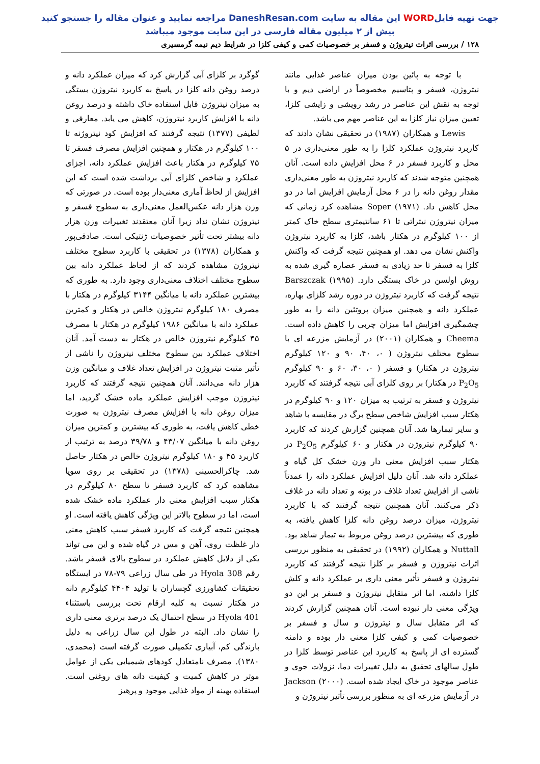جهت تهیه فایلWORD این مقاله به سایت DaneshResan.com مراجعه نمایید و عنوان مقاله را جستجو کنید
بیش از ۲ میلیون مقاله فارسی در این سایت موجود میباشد
۱۲۸ / بررسی اثرات نیتروژن و فسفر بر خصوصیات کمی و کیفی کلزا در شرایط دیم نیمه گرمسیری
با توجه به پائین بودن میزان عناصر غذایی مانند نیتروژن، فسفر و پتاسیم مخصوصاً در اراضی دیم و با توجه به نقش این عناصر در رشد رویشی و زایشی کلزا، تعیین میزان نیاز کلزا به این عناصر مهم می باشد.
Lewis و همکاران (۱۹۸۷) در تحقیقی نشان دادند که کاربرد نیتروژن عملکرد کلزا را به طور معنی‌داری در ۵ محل و کاربرد فسفر در ۶ محل افزایش داده است. آنان همچنین متوجه شدند که کاربرد نیتروژن به طور معنی‌داری مقدار روغن دانه را در ۶ محل آزمایش افزایش اما در دو محل کاهش داد. Soper (۱۹۷۱) مشاهده کرد زمانی که میزان نیتروژن نیتراتی تا ۶۱ سانتیمتری سطح خاک کمتر از ۱۰۰ کیلوگرم در هکتار باشد، کلزا به کاربرد نیتروژن واکنش نشان می دهد. او همچنین نتیجه گرفت که واکنش کلزا به فسفر تا حد زیادی به فسفر عصاره گیری شده به روش اولسن در خاک بستگی دارد. Barszczak (۱۹۹۵) نتیجه گرفت که کاربرد نیتروژن در دوره رشد کلزای بهاره، عملکرد دانه و همچنین میزان پروتئین دانه را به طور چشمگیری افزایش اما میزان چربی را کاهش داده است. Cheema و همکاران (۲۰۰۱) در آزمایش مزرعه ای با سطوح مختلف نیتروژن ( ۰، ۴۰، ۹۰ و ۱۲۰ کیلوگرم نیتروژن در هکتار) و فسفر ( ۰، ۳۰، ۶۰ و ۹۰ کیلوگرم P<sub>2</sub>O<sub>5</sub> در هکتار) بر روی کلزای آبی نتیجه گرفتند که کاربرد نیتروژن و فسفر به ترتیب به میزان ۱۲۰ و ۹۰ کیلوگرم در هکتار سبب افزایش شاخص سطح برگ در مقایسه با شاهد و سایر تیمارها شد. آنان همچنین گزارش کردند که کاربرد ۹۰ کیلوگرم نیتروژن در هکتار و ۶۰ کیلوگرم P<sub>2</sub>O<sub>5</sub> در هکتار سبب افزایش معنی دار وزن خشک کل گیاه و عملکرد دانه شد. آنان دلیل افزایش عملکرد دانه را عمدتاً ناشی از افزایش تعداد غلاف در بوته و تعداد دانه در غلاف ذکر می‌کنند. آنان همچنین نتیجه گرفتند که با کاربرد نیتروژن، میزان درصد روغن دانه کلزا کاهش یافته، به طوری که بیشترین درصد روغن مربوط به تیمار شاهد بود. Nuttall و همکاران (۱۹۹۲) در تحقیقی به منظور بررسی اثرات نیتروژن و فسفر بر کلزا نتیجه گرفتند که کاربرد نیتروژن و فسفر تأثیر معنی داری بر عملکرد دانه و کلش کلزا داشته، اما اثر متقابل نیتروژن و فسفر بر این دو ویژگی معنی دار نبوده است. آنان همچنین گزارش کردند که اثر متقابل سال و نیتروژن و سال و فسفر بر خصوصیات کمی و کیفی کلزا معنی دار بوده و دامنه گسترده ای از پاسخ به کاربرد این عناصر توسط کلزا در طول سالهای تحقیق به دلیل تغییرات دما، نزولات جوی و عناصر موجود در خاک ایجاد شده است. Jackson (۲۰۰۰) در آزمایش مزرعه ای به منظور بررسی تأثیر نیتروژن و
گوگرد بر کلزای آبی گزارش کرد که میزان عملکرد دانه و درصد روغن دانه کلزا در پاسخ به کاربرد نیتروژن بستگی به میزان نیتروژن قابل استفاده خاک داشته و درصد روغن دانه با افزایش کاربرد نیتروژن، کاهش می یابد. معارفی و لطیفی (۱۳۷۷) نتیجه گرفتند که افزایش کود نیتروژنه تا ۱۰۰ کیلوگرم در هکتار و همچنین افزایش مصرف فسفر تا ۷۵ کیلوگرم در هکتار باعث افزایش عملکرد دانه، اجزای عملکرد و شاخص کلزای آبی برداشت شده است که این افزایش از لحاظ آماری معنی‌دار بوده است. در صورتی که وزن هزار دانه عکس‌العمل معنی‌داری به سطوح فسفر و نیتروژن نشان نداد زیرا آنان معتقدند تغییرات وزن هزار دانه بیشتر تحت تأثیر خصوصیات ژنتیکی است. صادقی‌پور و همکاران (۱۳۷۸) در تحقیقی با کاربرد سطوح مختلف نیتروژن مشاهده کردند که از لحاظ عملکرد دانه بین سطوح مختلف اختلاف معنی‌داری وجود دارد. به طوری که بیشترین عملکرد دانه با میانگین ۳۱۴۴ کیلوگرم در هکتار با مصرف ۱۸۰ کیلوگرم نیتروژن خالص در هکتار و کمترین عملکرد دانه با میانگین ۱۹۸۶ کیلوگرم در هکتار با مصرف ۴۵ کیلوگرم نیتروژن خالص در هکتار به دست آمد. آنان اختلاف عملکرد بین سطوح مختلف نیتروژن را ناشی از تأثیر مثبت نیتروژن در افزایش تعداد غلاف و میانگین وزن هزار دانه می‌دانند. آنان همچنین نتیجه گرفتند که کاربرد نیتروژن موجب افزایش عملکرد ماده خشک گردید، اما میزان روغن دانه با افزایش مصرف نیتروژن به صورت خطی کاهش یافت، به طوری که بیشترین و کمترین میزان روغن دانه با میانگین ۴۳/۰۷ و ۳۹/۷۸ درصد به ترتیب از کاربرد ۴۵ و ۱۸۰ کیلوگرم نیتروژن خالص در هکتار حاصل شد. چاکرالحسینی (۱۳۷۸) در تحقیقی بر روی سویا مشاهده کرد که کاربرد فسفر تا سطح ۸۰ کیلوگرم در هکتار سبب افزایش معنی دار عملکرد ماده خشک شده است، اما در سطوح بالاتر این ویژگی کاهش یافته است. او همچنین نتیجه گرفت که کاربرد فسفر سبب کاهش معنی دار غلظت روی، آهن و مس در گیاه شده و این می تواند یکی از دلایل کاهش عملکرد در سطوح بالای فسفر باشد. رقم Hyola 308 در طی سال زراعی ۷۹-۷۸ در ایستگاه تحقیقات کشاورزی گچساران با تولید ۴۴۰۴ کیلوگرم دانه در هکتار نسبت به کلیه ارقام تحت بررسی باستثناء Hyola 401 در سطح احتمال یک درصد برتری معنی داری را نشان داد. البته در طول این سال زراعی به دلیل بارندگی کم، آبیاری تکمیلی صورت گرفته است (محمدی، ۱۳۸۰). مصرف نامتعادل کودهای شیمیایی یکی از عوامل موثر در کاهش کمیت و کیفیت دانه های روغنی است. استفاده بهینه از مواد غذایی موجود و پرهیز